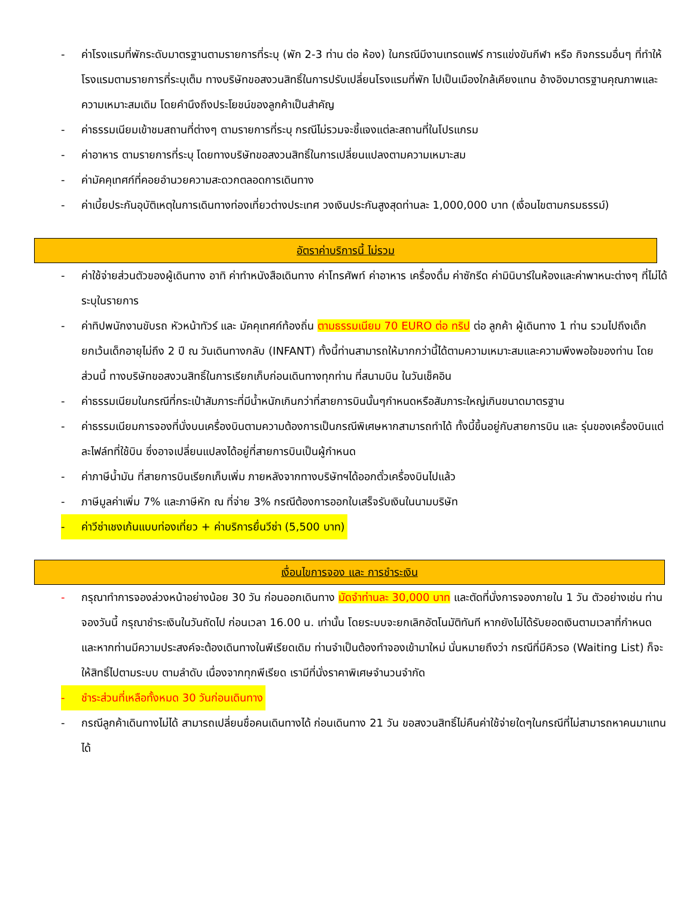- ค่าโรงแรมที่พักระดับมาตรฐานตามรายการที่ระบุ (พัก 2-3 ท่าน ต่อ ห้อง) ในกรณีมีงานเทรดแฟร์ การแข่งขันกีฬา หรือ กิจกรรมอื่นๆ ที่ทำให้โรงแรมตามรายการที่ระบุเต็ม ทางบริษัทขอสงวนสิทธิ์ในการปรับเปลี่ยนโรงแรมที่พัก ไปเป็นเมืองใกล้เคียงแทน อ้างอิงมาตรฐานคุณภาพและความเหมาะสมเดิม โดยคำนึงถึงประโยชน์ของลูกค้าเป็นสำคัญ
- ค่าธรรมเนียมเข้าชมสถานที่ต่างๆ ตามรายการที่ระบุ กรณีไม่รวมจะชี้แจงแต่ละสถานที่ในโปรแกรม
- ค่าอาหาร ตามรายการที่ระบุ โดยทางบริษัทขอสงวนสิทธิ์ในการเปลี่ยนแปลงตามความเหมาะสม
- ค่ามัคคุเทศก์ที่คอยอำนวยความสะดวกตลอดการเดินทาง
- ค่าเบี้ยประกันอุบัติเหตุในการเดินทางท่องเที่ยวต่างประเทศ วงเงินประกันสูงสุดท่านละ 1,000,000 บาท (เงื่อนไขตามกรมธรรม์)
อัตราค่าบริการนี้ ไม่รวม
- ค่าใช้จ่ายส่วนตัวของผู้เดินทาง อาทิ ค่าทำหนังสือเดินทาง ค่าโทรศัพท์ ค่าอาหาร เครื่องดื่ม ค่าซักรีด ค่ามินิบาร์ในห้องและค่าพาหนะต่างๆ ที่ไม่ได้ระบุในรายการ
- ค่าทิปพนักงานขับรถ หัวหน้าทัวร์ และ มัคคุเทศก์ท้องถิ่น ตามธรรมเนียม 70 EURO ต่อ ทริป ต่อ ลูกค้า ผู้เดินทาง 1 ท่าน รวมไปถึงเด็ก ยกเว้นเด็กอายุไม่ถึง 2 ปี ณ วันเดินทางกลับ (INFANT) ทั้งนี้ท่านสามารถให้มากกว่านี้ได้ตามความเหมาะสมและความพึงพอใจของท่าน โดยส่วนนี้ ทางบริษัทขอสงวนสิทธิ์ในการเรียกเก็บก่อนเดินทางทุกท่าน ที่สนามบิน ในวันเช็คอิน
- ค่าธรรมเนียมในกรณีที่กระเป๋าสัมภาระที่มีน้ำหนักเกินกว่าที่สายการบินนั้นๆกำหนดหรือสัมภาระใหญ่เกินขนาดมาตรฐาน
- ค่าธรรมเนียมการจองที่นั่งบนเครื่องบินตามความต้องการเป็นกรณีพิเศษหากสามารถทำได้ ทั้งนี้ขึ้นอยู่กับสายการบิน และ รุ่นของเครื่องบินแต่ละไฟล์ทที่ใช้บิน ซึ่งอาจเปลี่ยนแปลงได้อยู่ที่สายการบินเป็นผู้กำหนด
- ค่าภาษีน้ำมัน ที่สายการบินเรียกเก็บเพิ่ม ภายหลังจากทางบริษัทฯได้ออกตั๋วเครื่องบินไปแล้ว
- ภาษีมูลค่าเพิ่ม 7% และภาษีหัก ณ ที่จ่าย 3% กรณีต้องการออกใบเสร็จรับเงินในนามบริษัท
- ค่าวีซ่าเชงเก้นแบบท่องเที่ยว + ค่าบริการยื่นวีซ่า (5,500 บาท)
เงื่อนไขการจอง และ การชำระเงิน
- กรุณาทำการจองล่วงหน้าอย่างน้อย 30 วัน ก่อนออกเดินทาง มัดจำท่านละ 30,000 บาท และตัดที่นั่งการจองภายใน 1 วัน ตัวอย่างเช่น ท่านจองวันนี้ กรุณาชำระเงินในวันถัดไป ก่อนเวลา 16.00 น. เท่านั้น โดยระบบจะยกเลิกอัตโนมัติทันที หากยังไม่ได้รับยอดเงินตามเวลาที่กำหนด และหากท่านมีความประสงค์จะต้องเดินทางในพีเรียดเดิม ท่านจำเป็นต้องทำจองเข้ามาใหม่ นั่นหมายถึงว่า กรณีที่มีคิวรอ (Waiting List) ก็จะให้สิทธิ์ไปตามระบบ ตามลำดับ เนื่องจากทุกพีเรียด เรามีที่นั่งราคาพิเศษจำนวนจำกัด
- ชำระส่วนที่เหลือทั้งหมด 30 วันก่อนเดินทาง
- กรณีลูกค้าเดินทางไม่ได้ สามารถเปลี่ยนชื่อคนเดินทางได้ ก่อนเดินทาง 21 วัน ขอสงวนสิทธิ์ไม่คืนค่าใช้จ่ายใดๆในกรณีที่ไม่สามารถหาคนมาแทนได้